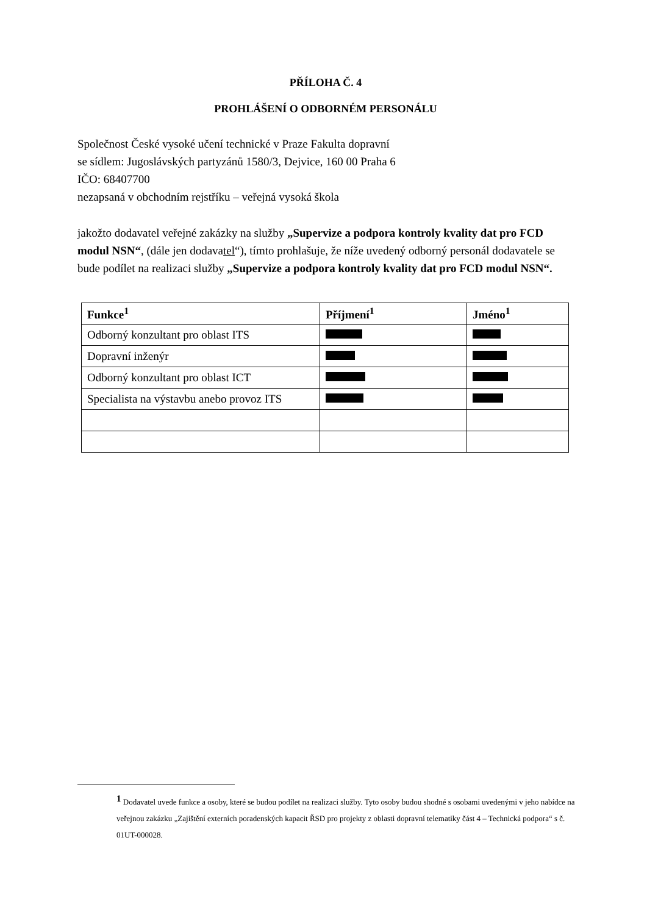PŘÍLOHA Č. 4
PROHLÁŠENÍ O ODBORNÉM PERSONÁLU
Společnost České vysoké učení technické v Praze Fakulta dopravní
se sídlem: Jugoslávských partyzánů 1580/3, Dejvice, 160 00 Praha 6
IČO: 68407700
nezapsaná v obchodním rejstříku – veřejná vysoká škola
jakožto dodavatel veřejné zakázky na služby „Supervize a podpora kontroly kvality dat pro FCD modul NSN“, (dále jen dodavatel“), tímto prohlašuje, že níže uvedený odborný personál dodavatele se bude podílet na realizaci služby „Supervize a podpora kontroly kvality dat pro FCD modul NSN“.
| Funkce<sup>1</sup> | Příjmení<sup>1</sup> | Jméno<sup>1</sup> |
| --- | --- | --- |
| Odborný konzultant pro oblast ITS | | |
| Dopravní inženýr | | |
| Odborný konzultant pro oblast ICT | | |
| Specialista na výstavbu anebo provoz ITS | | |
<sup>1</sup> Dodavatel uvede funkce a osoby, které se budou podílet na realizaci služby. Tyto osoby budou shodné s osobami uvedenými v jeho nabídce na veřejnou zakázku „Zajištění externích poradenských kapacit ŘSD pro projekty z oblasti dopravní telematiky část 4 – Technická podpora“ s č. 01UT-000028.